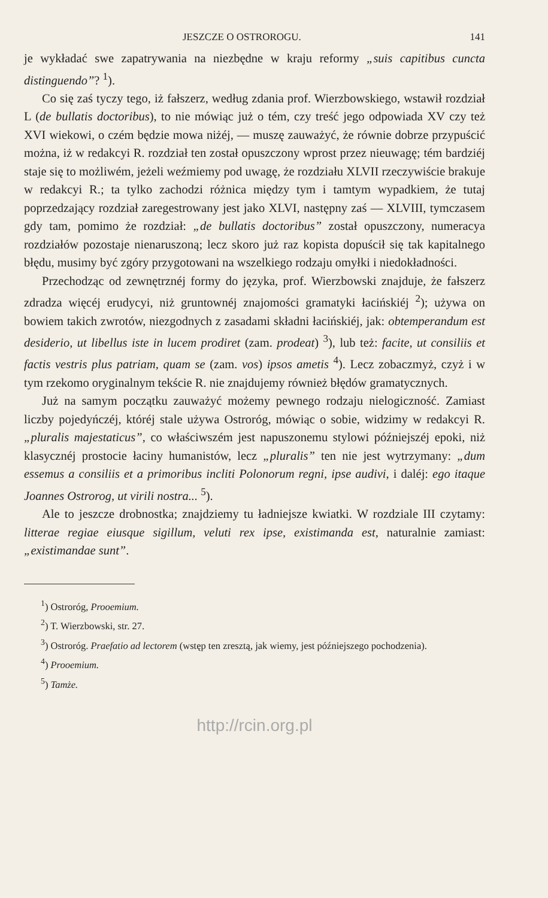JESZCZE O OSTROROGU. 141
je wykładać swe zapatrywania na niezbędne w kraju reformy „suis capitibus cuncta distinguendo”? <sup>1</sup>).
Co się zaś tyczy tego, iż fałszerz, według zdania prof. Wierzbowskiego, wstawił rozdział L (de bullatis doctoribus), to nie mówiąc już o tém, czy treść jego odpowiada XV czy też XVI wiekowi, o czém będzie mowa niżéj, — muszę zauważyć, że równie dobrze przypuścić można, iż w redakcyi R. rozdział ten został opuszczony wprost przez nieuwagę; tém bardziéj staje się to możliwém, jeżeli weźmiemy pod uwagę, że rozdziału XLVII rzeczywiście brakuje w redakcyi R.; ta tylko zachodzi różnica między tym i tamtym wypadkiem, że tutaj poprzedzający rozdział zaregestrowany jest jako XLVI, następny zaś — XLVIII, tymczasem gdy tam, pomimo że rozdział: „de bullatis doctoribus” został opuszczony, numeracya rozdziałów pozostaje nienaruszoną; lecz skoro już raz kopista dopuścił się tak kapitalnego błędu, musimy być zgóry przygotowani na wszelkiego rodzaju omyłki i niedokładności.
Przechodząc od zewnętrznéj formy do języka, prof. Wierzbowski znajduje, że fałszerz zdradza więcéj erudycyi, niż gruntownéj znajomości gramatyki łacińskiéj <sup>2</sup>); używa on bowiem takich zwrotów, niezgodnych z zasadami składni łacińskiéj, jak: obtemperandum est desiderio, ut libellus iste in lucem prodiret (zam. prodeat) <sup>3</sup>), lub też: facite, ut consiliis et factis vestris plus patriam, quam se (zam. vos) ipsos ametis <sup>4</sup>). Lecz zobaczmyż, czyż i w tym rzekomo oryginalnym tekście R. nie znajdujemy również błędów gramatycznych.
Już na samym początku zauważyć możemy pewnego rodzaju nielogiczność. Zamiast liczby pojedyńczéj, któréj stale używa Ostroróg, mówiąc o sobie, widzimy w redakcyi R. „pluralis majestaticus”, co właściwszém jest napuszonemu stylowi późniejszéj epoki, niż klasycznéj prostocie łaciny humanistów, lecz „pluralis” ten nie jest wytrzymany: „dum essemus a consiliis et a primoribus incliti Polonorum regni, ipse audivi, i daléj: ego itaque Joannes Ostrorog, ut virili nostra... <sup>5</sup>).
Ale to jeszcze drobnostka; znajdziemy tu ładniejsze kwiatki. W rozdziale III czytamy: litterae regiae eiusque sigillum, veluti rex ipse, existimanda est, naturalnie zamiast: „existimandae sunt”.
<sup>1</sup>) Ostroróg, Prooemium.
<sup>2</sup>) T. Wierzbowski, str. 27.
<sup>3</sup>) Ostroróg. Praefatio ad lectorem (wstęp ten zresztą, jak wiemy, jest późniejszego pochodzenia).
<sup>4</sup>) Prooemium.
<sup>5</sup>) Tamże.
http://rcin.org.pl